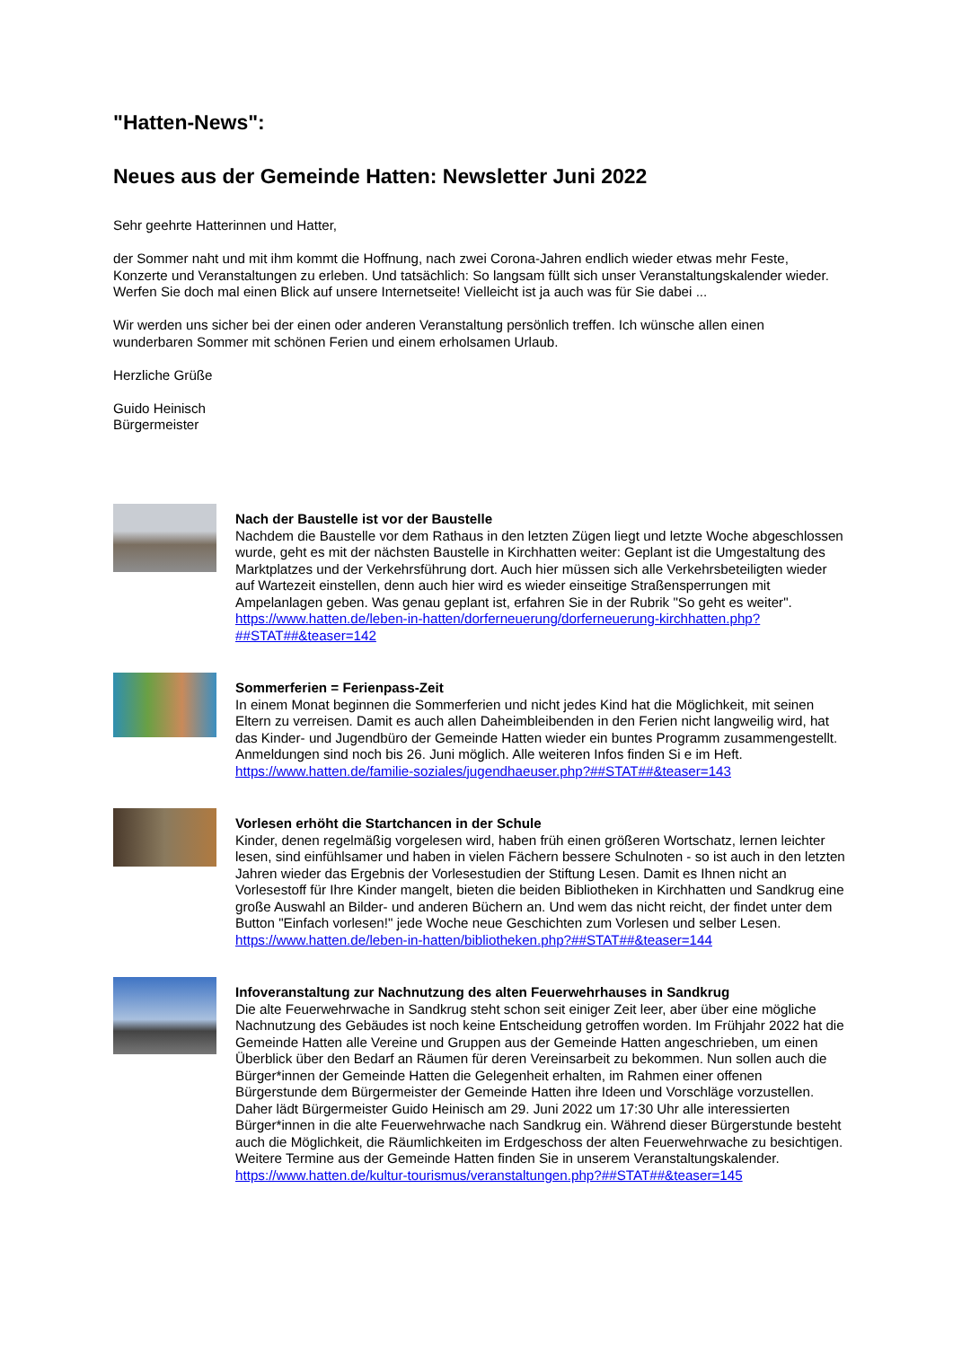"Hatten-News":
Neues aus der Gemeinde Hatten: Newsletter Juni 2022
Sehr geehrte Hatterinnen und Hatter,
der Sommer naht und mit ihm kommt die Hoffnung, nach zwei Corona-Jahren endlich wieder etwas mehr Feste, Konzerte und Veranstaltungen zu erleben. Und tatsächlich: So langsam füllt sich unser Veranstaltungskalender wieder. Werfen Sie doch mal einen Blick auf unsere Internetseite! Vielleicht ist ja auch was für Sie dabei ...
Wir werden uns sicher bei der einen oder anderen Veranstaltung persönlich treffen. Ich wünsche allen einen wunderbaren Sommer mit schönen Ferien und einem erholsamen Urlaub.
Herzliche Grüße
Guido Heinisch
Bürgermeister
Nach der Baustelle ist vor der Baustelle
Nachdem die Baustelle vor dem Rathaus in den letzten Zügen liegt und letzte Woche abgeschlossen wurde, geht es mit der nächsten Baustelle in Kirchhatten weiter: Geplant ist die Umgestaltung des Marktplatzes und der Verkehrsführung dort. Auch hier müssen sich alle Verkehrsbeteiligten wieder auf Wartezeit einstellen, denn auch hier wird es wieder einseitige Straßensperrungen mit Ampelanlagen geben. Was genau geplant ist, erfahren Sie in der Rubrik "So geht es weiter".
https://www.hatten.de/leben-in-hatten/dorferneuerung/dorferneuerung-kirchhatten.php?##STAT##&teaser=142
Sommerferien = Ferienpass-Zeit
In einem Monat beginnen die Sommerferien und nicht jedes Kind hat die Möglichkeit, mit seinen Eltern zu verreisen. Damit es auch allen Daheimbleibenden in den Ferien nicht langweilig wird, hat das Kinder- und Jugendbüro der Gemeinde Hatten wieder ein buntes Programm zusammengestellt. Anmeldungen sind noch bis 26. Juni möglich. Alle weiteren Infos finden Si e im Heft.
https://www.hatten.de/familie-soziales/jugendhaeuser.php?##STAT##&teaser=143
Vorlesen erhöht die Startchancen in der Schule
Kinder, denen regelmäßig vorgelesen wird, haben früh einen größeren Wortschatz, lernen leichter lesen, sind einfühlsamer und haben in vielen Fächern bessere Schulnoten - so ist auch in den letzten Jahren wieder das Ergebnis der Vorlesestudien der Stiftung Lesen. Damit es Ihnen nicht an Vorlesestoff für Ihre Kinder mangelt, bieten die beiden Bibliotheken in Kirchhatten und Sandkrug eine große Auswahl an Bilder- und anderen Büchern an. Und wem das nicht reicht, der findet unter dem Button "Einfach vorlesen!" jede Woche neue Geschichten zum Vorlesen und selber Lesen.
https://www.hatten.de/leben-in-hatten/bibliotheken.php?##STAT##&teaser=144
Infoveranstaltung zur Nachnutzung des alten Feuerwehrhauses in Sandkrug
Die alte Feuerwehrwache in Sandkrug steht schon seit einiger Zeit leer, aber über eine mögliche Nachnutzung des Gebäudes ist noch keine Entscheidung getroffen worden. Im Frühjahr 2022 hat die Gemeinde Hatten alle Vereine und Gruppen aus der Gemeinde Hatten angeschrieben, um einen Überblick über den Bedarf an Räumen für deren Vereinsarbeit zu bekommen. Nun sollen auch die Bürger*innen der Gemeinde Hatten die Gelegenheit erhalten, im Rahmen einer offenen Bürgerstunde dem Bürgermeister der Gemeinde Hatten ihre Ideen und Vorschläge vorzustellen. Daher lädt Bürgermeister Guido Heinisch am 29. Juni 2022 um 17:30 Uhr alle interessierten Bürger*innen in die alte Feuerwehrwache nach Sandkrug ein. Während dieser Bürgerstunde besteht auch die Möglichkeit, die Räumlichkeiten im Erdgeschoss der alten Feuerwehrwache zu besichtigen. Weitere Termine aus der Gemeinde Hatten finden Sie in unserem Veranstaltungskalender.
https://www.hatten.de/kultur-tourismus/veranstaltungen.php?##STAT##&teaser=145